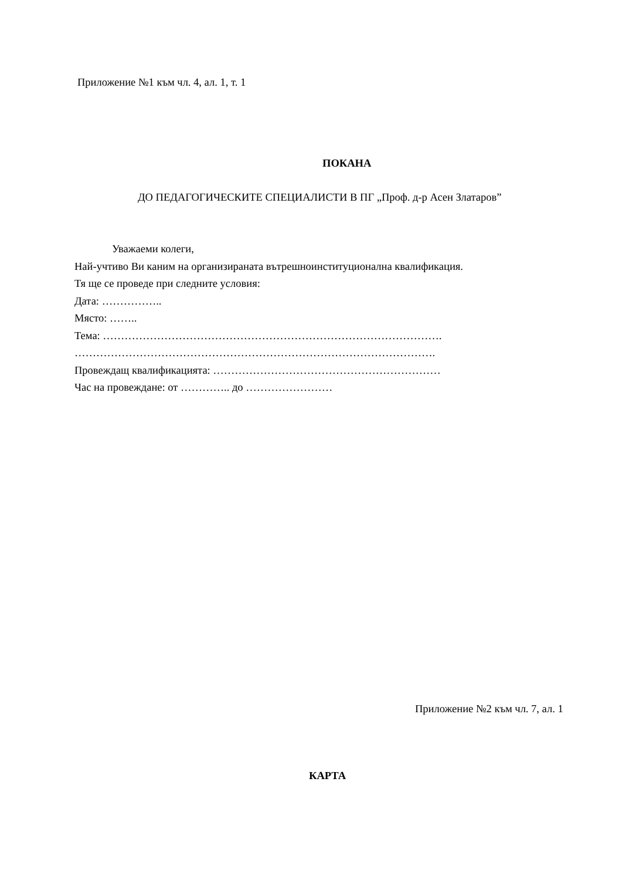Приложение №1 към чл. 4, ал. 1, т. 1
ПОКАНА
ДО ПЕДАГОГИЧЕСКИТЕ СПЕЦИАЛИСТИ В ПГ „Проф. д-р Асен Златаров”
Уважаеми колеги,
Най-учтиво Ви каним на организираната вътрешноинституционална квалификация.
Тя ще се проведе при следните условия:
Дата: ……………..
Място: ……..
Тема: ………………………………………………………………………………….
……………………………………………………………………………………….
Провеждащ квалификацията: ………………………………………………………
Час на провеждане: от ………….. до ……………………
Приложение №2 към чл. 7, ал. 1
КАРТА